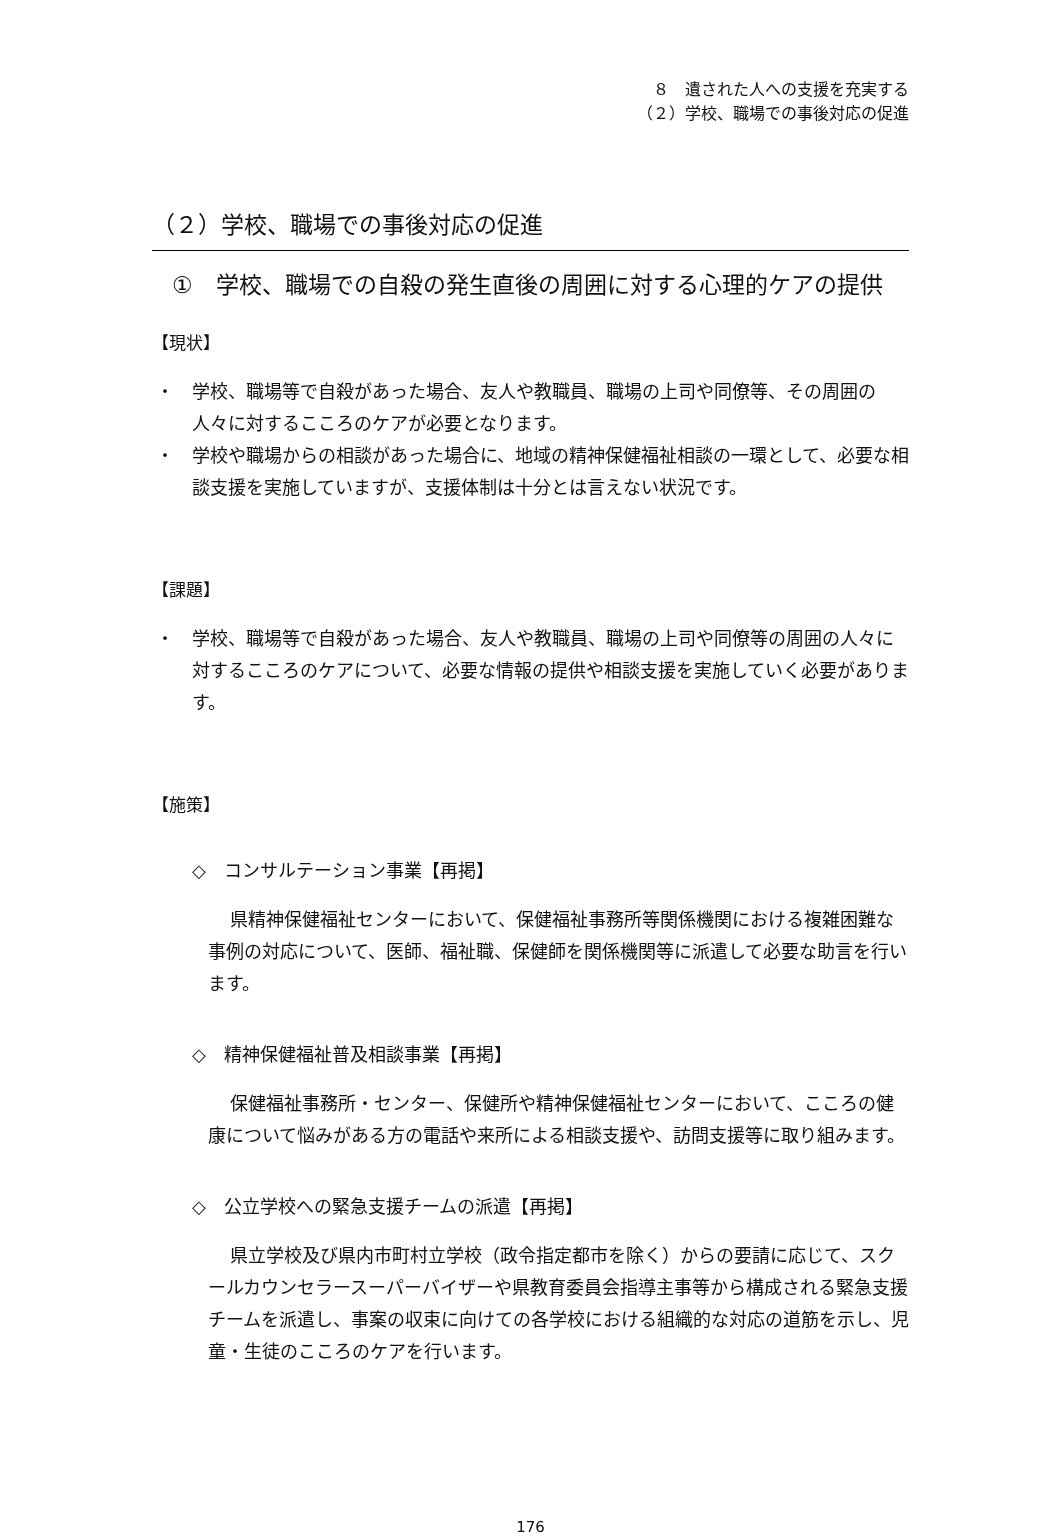８　遺された人への支援を充実する
（２）学校、職場での事後対応の促進
（２）学校、職場での事後対応の促進
①　学校、職場での自殺の発生直後の周囲に対する心理的ケアの提供
【現状】
・　学校、職場等で自殺があった場合、友人や教職員、職場の上司や同僚等、その周囲の人々に対するこころのケアが必要となります。
・　学校や職場からの相談があった場合に、地域の精神保健福祉相談の一環として、必要な相談支援を実施していますが、支援体制は十分とは言えない状況です。
【課題】
・　学校、職場等で自殺があった場合、友人や教職員、職場の上司や同僚等の周囲の人々に対するこころのケアについて、必要な情報の提供や相談支援を実施していく必要があります。
【施策】
◇　コンサルテーション事業【再掲】
県精神保健福祉センターにおいて、保健福祉事務所等関係機関における複雑困難な事例の対応について、医師、福祉職、保健師を関係機関等に派遣して必要な助言を行います。
◇　精神保健福祉普及相談事業【再掲】
保健福祉事務所・センター、保健所や精神保健福祉センターにおいて、こころの健康について悩みがある方の電話や来所による相談支援や、訪問支援等に取り組みます。
◇　公立学校への緊急支援チームの派遣【再掲】
県立学校及び県内市町村立学校（政令指定都市を除く）からの要請に応じて、スクールカウンセラースーパーバイザーや県教育委員会指導主事等から構成される緊急支援チームを派遣し、事案の収束に向けての各学校における組織的な対応の道筋を示し、児童・生徒のこころのケアを行います。
176